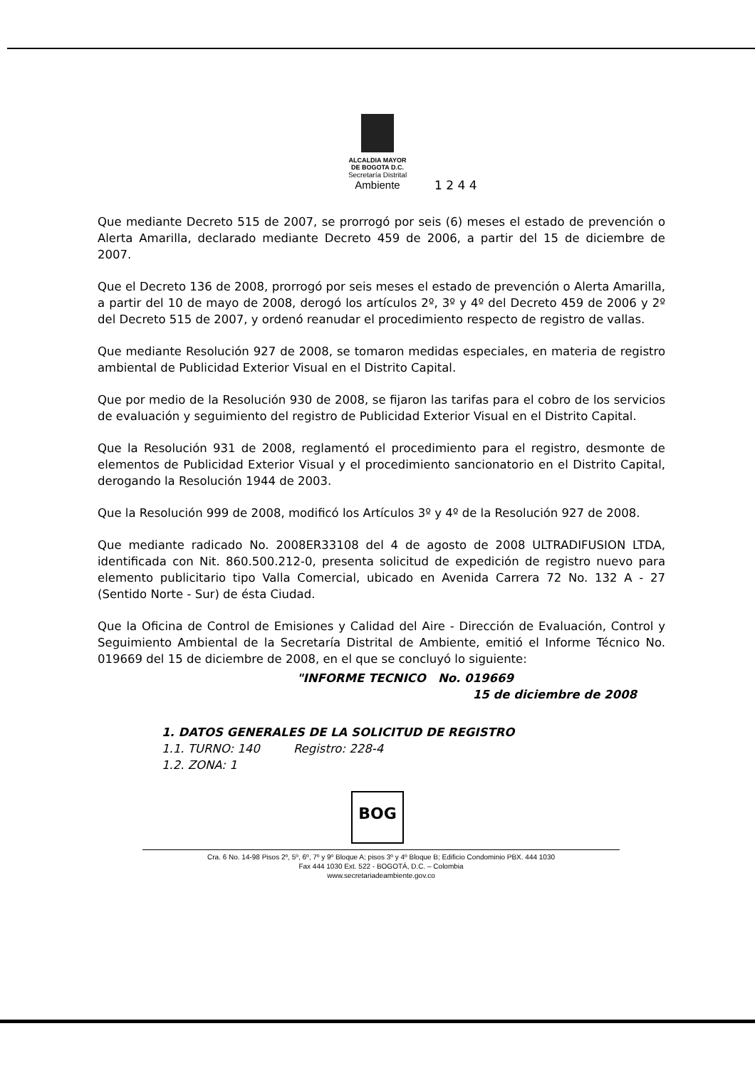ALCALDIA MAYOR
DE BOGOTA D.C.
Secretaría Distrital
Ambiente
1 2 4 4
Que mediante Decreto 515 de 2007, se prorrogó por seis (6) meses el estado de prevención o Alerta Amarilla, declarado mediante Decreto 459 de 2006, a partir del 15 de diciembre de 2007.
Que el Decreto 136 de 2008, prorrogó por seis meses el estado de prevención o Alerta Amarilla, a partir del 10 de mayo de 2008, derogó los artículos 2º, 3º y 4º del Decreto 459 de 2006 y 2º del Decreto 515 de 2007, y ordenó reanudar el procedimiento respecto de registro de vallas.
Que mediante Resolución 927 de 2008, se tomaron medidas especiales, en materia de registro ambiental de Publicidad Exterior Visual en el Distrito Capital.
Que por medio de la Resolución 930 de 2008, se fijaron las tarifas para el cobro de los servicios de evaluación y seguimiento del registro de Publicidad Exterior Visual en el Distrito Capital.
Que la Resolución 931 de 2008, reglamentó el procedimiento para el registro, desmonte de elementos de Publicidad Exterior Visual y el procedimiento sancionatorio en el Distrito Capital, derogando la Resolución 1944 de 2003.
Que la Resolución 999 de 2008, modificó los Artículos 3º y 4º de la Resolución 927 de 2008.
Que mediante radicado No. 2008ER33108 del 4 de agosto de 2008 ULTRADIFUSION LTDA, identificada con Nit. 860.500.212-0, presenta solicitud de expedición de registro nuevo para elemento publicitario tipo Valla Comercial, ubicado en Avenida Carrera 72 No. 132 A - 27 (Sentido Norte - Sur) de ésta Ciudad.
Que la Oficina de Control de Emisiones y Calidad del Aire - Dirección de Evaluación, Control y Seguimiento Ambiental de la Secretaría Distrital de Ambiente, emitió el Informe Técnico No. 019669 del 15 de diciembre de 2008, en el que se concluyó lo siguiente:
"INFORME TECNICO No. 019669
15 de diciembre de 2008
1. DATOS GENERALES DE LA SOLICITUD DE REGISTRO
1.1. TURNO: 140 Registro: 228-4
1.2. ZONA: 1
BOG
Cra. 6 No. 14-98 Pisos 2º, 5º, 6º, 7º y 9º Bloque A; pisos 3º y 4º Bloque B; Edificio Condominio PBX. 444 1030
Fax 444 1030 Ext. 522 - BOGOTÁ, D.C. – Colombia
www.secretariadeambiente.gov.co